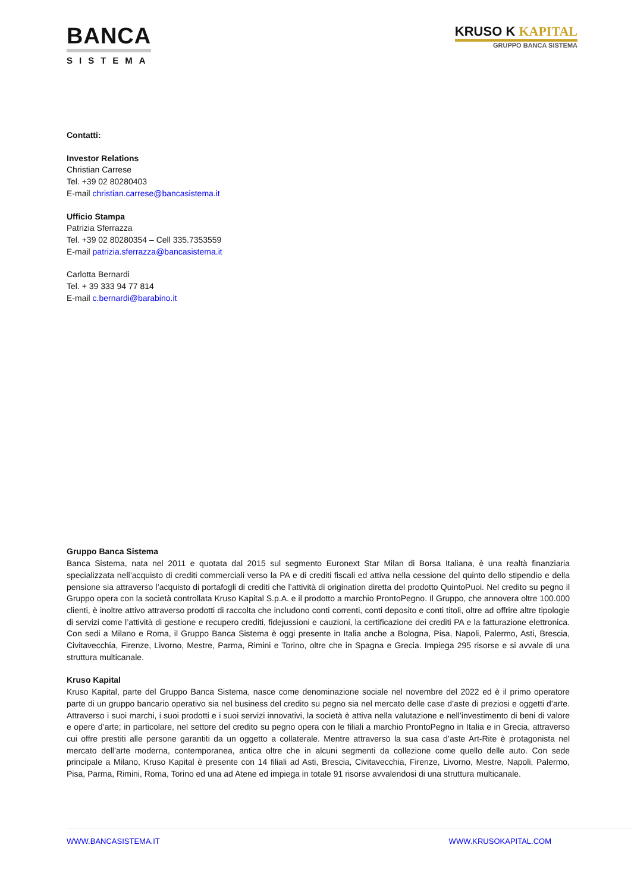BANCA
SISTEMA
KRUSO K KAPITAL
GRUPPO BANCA SISTEMA
Contatti:
Investor Relations
Christian Carrese
Tel. +39 02 80280403
E-mail christian.carrese@bancasistema.it
Ufficio Stampa
Patrizia Sferrazza
Tel. +39 02 80280354 – Cell 335.7353559
E-mail patrizia.sferrazza@bancasistema.it
Carlotta Bernardi
Tel. + 39 333 94 77 814
E-mail c.bernardi@barabino.it
Gruppo Banca Sistema
Banca Sistema, nata nel 2011 e quotata dal 2015 sul segmento Euronext Star Milan di Borsa Italiana, è una realtà finanziaria specializzata nell’acquisto di crediti commerciali verso la PA e di crediti fiscali ed attiva nella cessione del quinto dello stipendio e della pensione sia attraverso l’acquisto di portafogli di crediti che l’attività di origination diretta del prodotto QuintoPuoi. Nel credito su pegno il Gruppo opera con la società controllata Kruso Kapital S.p.A. e il prodotto a marchio ProntoPegno. Il Gruppo, che annovera oltre 100.000 clienti, è inoltre attivo attraverso prodotti di raccolta che includono conti correnti, conti deposito e conti titoli, oltre ad offrire altre tipologie di servizi come l’attività di gestione e recupero crediti, fidejussioni e cauzioni, la certificazione dei crediti PA e la fatturazione elettronica. Con sedi a Milano e Roma, il Gruppo Banca Sistema è oggi presente in Italia anche a Bologna, Pisa, Napoli, Palermo, Asti, Brescia, Civitavecchia, Firenze, Livorno, Mestre, Parma, Rimini e Torino, oltre che in Spagna e Grecia. Impiega 295 risorse e si avvale di una struttura multicanale.
Kruso Kapital
Kruso Kapital, parte del Gruppo Banca Sistema, nasce come denominazione sociale nel novembre del 2022 ed è il primo operatore parte di un gruppo bancario operativo sia nel business del credito su pegno sia nel mercato delle case d’aste di preziosi e oggetti d’arte. Attraverso i suoi marchi, i suoi prodotti e i suoi servizi innovativi, la società è attiva nella valutazione e nell’investimento di beni di valore e opere d’arte; in particolare, nel settore del credito su pegno opera con le filiali a marchio ProntoPegno in Italia e in Grecia, attraverso cui offre prestiti alle persone garantiti da un oggetto a collaterale. Mentre attraverso la sua casa d’aste Art-Rite è protagonista nel mercato dell’arte moderna, contemporanea, antica oltre che in alcuni segmenti da collezione come quello delle auto. Con sede principale a Milano, Kruso Kapital è presente con 14 filiali ad Asti, Brescia, Civitavecchia, Firenze, Livorno, Mestre, Napoli, Palermo, Pisa, Parma, Rimini, Roma, Torino ed una ad Atene ed impiega in totale 91 risorse avvalendosi di una struttura multicanale.
WWW.BANCASISTEMA.IT WWW.KRUSOKAPITAL.COM